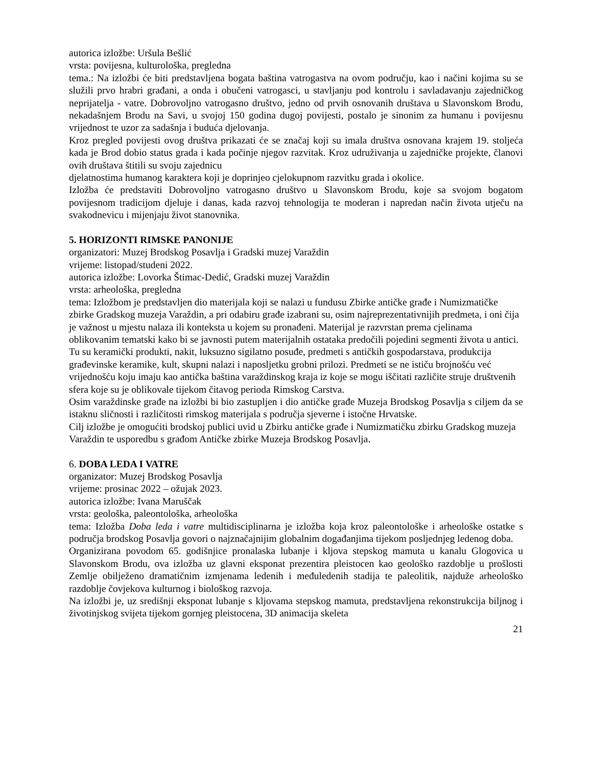autorica izložbe: Uršula Bešlić
vrsta: povijesna, kulturološka, pregledna
tema.: Na izložbi će biti predstavljena bogata baština vatrogastva na ovom području, kao i načini kojima su se služili prvo hrabri građani, a onda i obučeni vatrogasci, u stavljanju pod kontrolu i savladavanju zajedničkog neprijatelja - vatre. Dobrovoljno vatrogasno društvo, jedno od prvih osnovanih društava u Slavonskom Brodu, nekadašnjem Brodu na Savi, u svojoj 150 godina dugoj povijesti, postalo je sinonim za humanu i povijesnu vrijednost te uzor za sadašnja i buduća djelovanja.
Kroz pregled povijesti ovog društva prikazati će se značaj koji su imala društva osnovana krajem 19. stoljeća kada je Brod dobio status grada i kada počinje njegov razvitak. Kroz udruživanja u zajedničke projekte, članovi ovih društava štitili su svoju zajednicu
djelatnostima humanog karaktera koji je doprinjeo cjelokupnom razvitku grada i okolice.
Izložba će predstaviti Dobrovoljno vatrogasno društvo u Slavonskom Brodu, koje sa svojom bogatom povijesnom tradicijom djeluje i danas, kada razvoj tehnologija te moderan i napredan način života utječu na svakodnevicu i mijenjaju život stanovnika.
5. HORIZONTI RIMSKE PANONIJE
organizatori: Muzej Brodskog Posavlja i Gradski muzej Varaždin
vrijeme: listopad/studeni 2022.
autorica izložbe: Lovorka Štimac-Dedić, Gradski muzej Varaždin
vrsta: arheološka, pregledna
tema: Izložbom je predstavljen dio materijala koji se nalazi u fundusu Zbirke antičke građe i Numizmatičke zbirke Gradskog muzeja Varaždin, a pri odabiru građe izabrani su, osim najreprezentativnijih predmeta, i oni čija je važnost u mjestu nalaza ili konteksta u kojem su pronađeni. Materijal je razvrstan prema cjelinama oblikovanim tematski kako bi se javnosti putem materijalnih ostataka predočili pojedini segmenti života u antici. Tu su keramički produkti, nakit, luksuzno sigilatno posuđe, predmeti s antičkih gospodarstava, produkcija građevinske keramike, kult, skupni nalazi i naposljetku grobni prilozi. Predmeti se ne ističu brojnošću već vrijednošću koju imaju kao antička baština varaždinskog kraja iz koje se mogu iščitati različite struje društvenih sfera koje su je oblikovale tijekom čitavog perioda Rimskog Carstva.
Osim varaždinske građe na izložbi bi bio zastupljen i dio antičke građe Muzeja Brodskog Posavlja s ciljem da se istaknu sličnosti i različitosti rimskog materijala s područja sjeverne i istočne Hrvatske.
Cilj izložbe je omogućiti brodskoj publici uvid u Zbirku antičke građe i Numizmatičku zbirku Gradskog muzeja Varaždin te usporedbu s građom Antičke zbirke Muzeja Brodskog Posavlja.
6. DOBA LEDA I VATRE
organizator: Muzej Brodskog Posavlja
vrijeme: prosinac 2022 – ožujak 2023.
autorica izložbe: Ivana Maruščak
vrsta: geološka, paleontološka, arheološka
tema: Izložba Doba leda i vatre multidisciplinarna je izložba koja kroz paleontološke i arheološke ostatke s područja brodskog Posavlja govori o najznačajnijim globalnim događanjima tijekom posljednjeg ledenog doba.
Organizirana povodom 65. godišnjice pronalaska lubanje i kljova stepskog mamuta u kanalu Glogovica u Slavonskom Brodu, ova izložba uz glavni eksponat prezentira pleistocen kao geološko razdoblje u prošlosti Zemlje obilježeno dramatičnim izmjenama ledenih i međuledenih stadija te paleolitik, najduže arheološko razdoblje čovjekova kulturnog i biološkog razvoja.
Na izložbi je, uz središnji eksponat lubanje s kljovama stepskog mamuta, predstavljena rekonstrukcija biljnog i životinjskog svijeta tijekom gornjeg pleistocena, 3D animacija skeleta
21